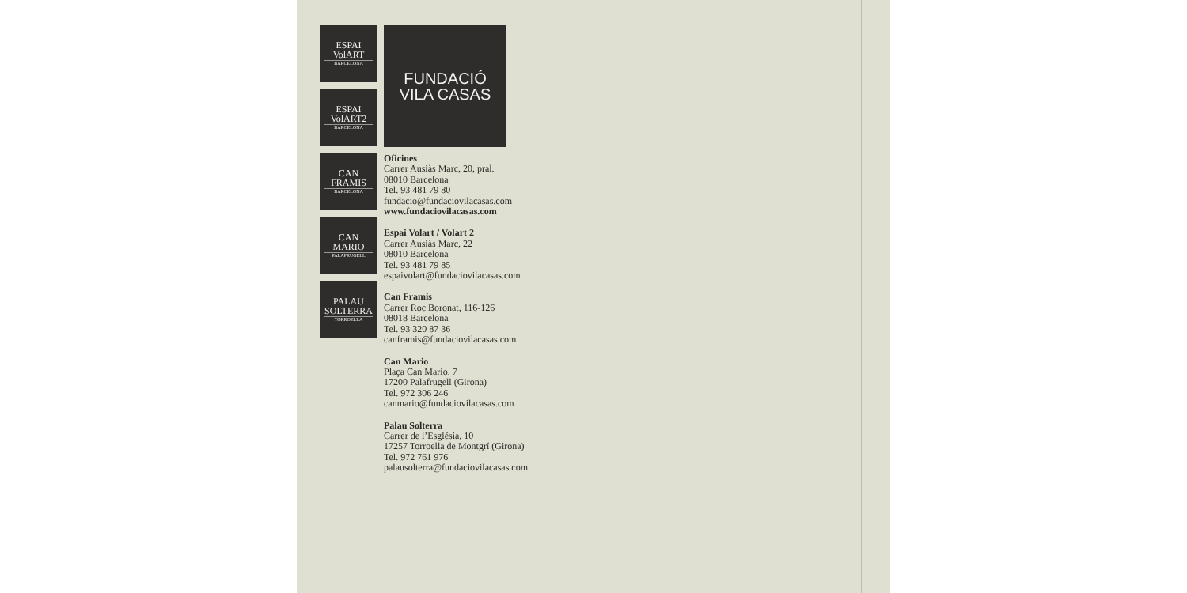ESPAI
VolART
BARCELONA
ESPAI
VolART2
BARCELONA
CAN
FRAMIS
BARCELONA
CAN
MARIO
PALAFRUGELL
PALAU
SOLTERRA
TORROELLA
FUNDACIÓ
VILA CASAS
Oficines
Carrer Ausiàs Marc, 20, pral.
08010 Barcelona
Tel. 93 481 79 80
fundacio@fundaciovilacasas.com
www.fundaciovilacasas.com
Espai Volart / Volart 2
Carrer Ausiàs Marc, 22
08010 Barcelona
Tel. 93 481 79 85
espaivolart@fundaciovilacasas.com
Can Framis
Carrer Roc Boronat, 116-126
08018 Barcelona
Tel. 93 320 87 36
canframis@fundaciovilacasas.com
Can Mario
Plaça Can Mario, 7
17200 Palafrugell (Girona)
Tel. 972 306 246
canmario@fundaciovilacasas.com
Palau Solterra
Carrer de l’Església, 10
17257 Torroella de Montgrí (Girona)
Tel. 972 761 976
palausolterra@fundaciovilacasas.com